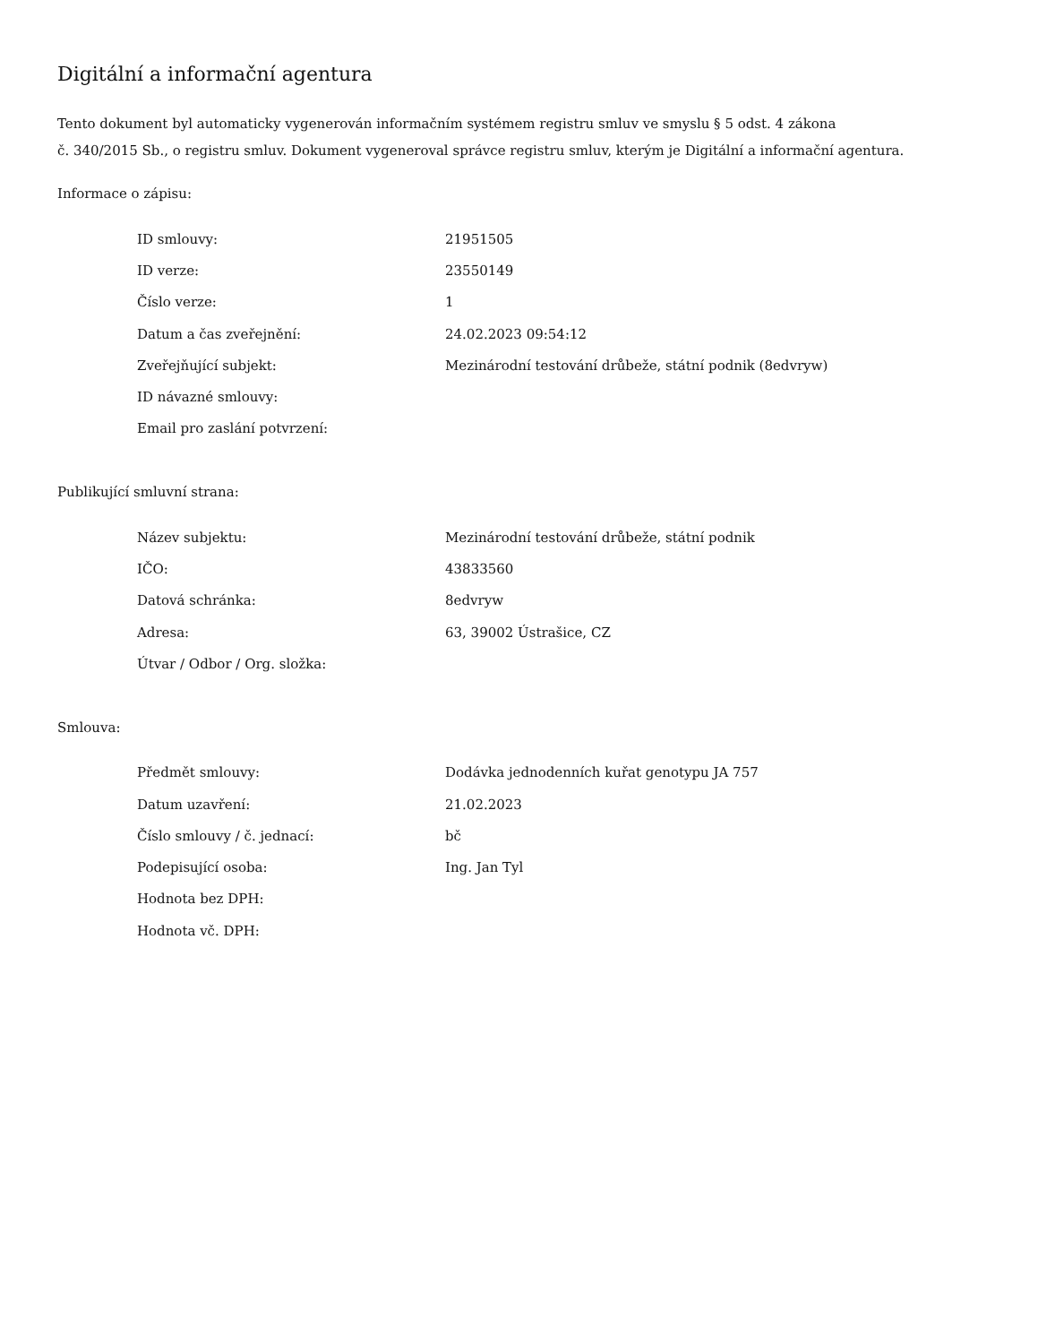Digitální a informační agentura
Tento dokument byl automaticky vygenerován informačním systémem registru smluv ve smyslu § 5 odst. 4 zákona
č. 340/2015 Sb., o registru smluv. Dokument vygeneroval správce registru smluv, kterým je Digitální a informační agentura.
Informace o zápisu:
| ID smlouvy: | 21951505 |
| ID verze: | 23550149 |
| Číslo verze: | 1 |
| Datum a čas zveřejnění: | 24.02.2023 09:54:12 |
| Zveřejňující subjekt: | Mezinárodní testování drůbeže, státní podnik (8edvryw) |
| ID návazné smlouvy: | |
| Email pro zaslání potvrzení: | |
Publikující smluvní strana:
| Název subjektu: | Mezinárodní testování drůbeže, státní podnik |
| IČO: | 43833560 |
| Datová schránka: | 8edvryw |
| Adresa: | 63, 39002 Ústrašice, CZ |
| Útvar / Odbor / Org. složka: | |
Smlouva:
| Předmět smlouvy: | Dodávka jednodenních kuřat genotypu JA 757 |
| Datum uzavření: | 21.02.2023 |
| Číslo smlouvy / č. jednací: | bč |
| Podepisující osoba: | Ing. Jan Tyl |
| Hodnota bez DPH: | |
| Hodnota vč. DPH: | |